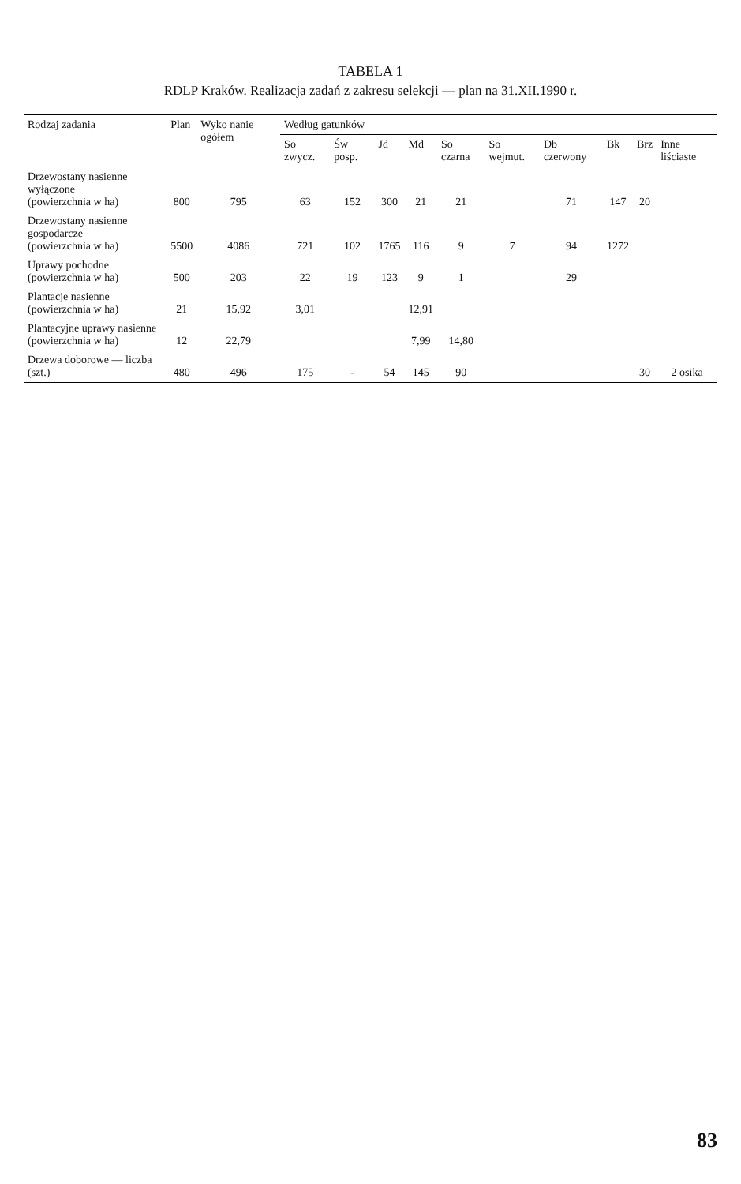TABELA 1
RDLP Kraków. Realizacja zadań z zakresu selekcji — plan na 31.XII.1990 r.
| Rodzaj zadania | Plan | Wyko nanie ogółem | Według gatunków | | | | | | | | | |
| --- | --- | --- | --- | --- | --- | --- | --- | --- | --- | --- | --- | --- |
| | | | So zwycz. | Św posp. | Jd | Md | So czarna | So wejmut. | Db czerwony | Bk | Brz | Inne liściaste |
| Drzewostany nasienne wyłączone (powierzchnia w ha) | 800 | 795 | 63 | 152 | 300 | 21 | 21 | | 71 | 147 | 20 | |
| Drzewostany nasienne gospodarcze (powierzchnia w ha) | 5500 | 4086 | 721 | 102 | 1765 | 116 | 9 | 7 | 94 | 1272 | | |
| Uprawy pochodne (powierzchnia w ha) | 500 | 203 | 22 | 19 | 123 | 9 | 1 | | 29 | | | |
| Plantacje nasienne (powierzchnia w ha) | 21 | 15,92 | 3,01 | | | 12,91 | | | | | | |
| Plantacyjne uprawy nasienne (powierzchnia w ha) | 12 | 22,79 | | | | 7,99 | 14,80 | | | | | |
| Drzewa doborowe — liczba (szt.) | 480 | 496 | 175 | - | 54 | 145 | 90 | | | | 30 | 2 osika |
83